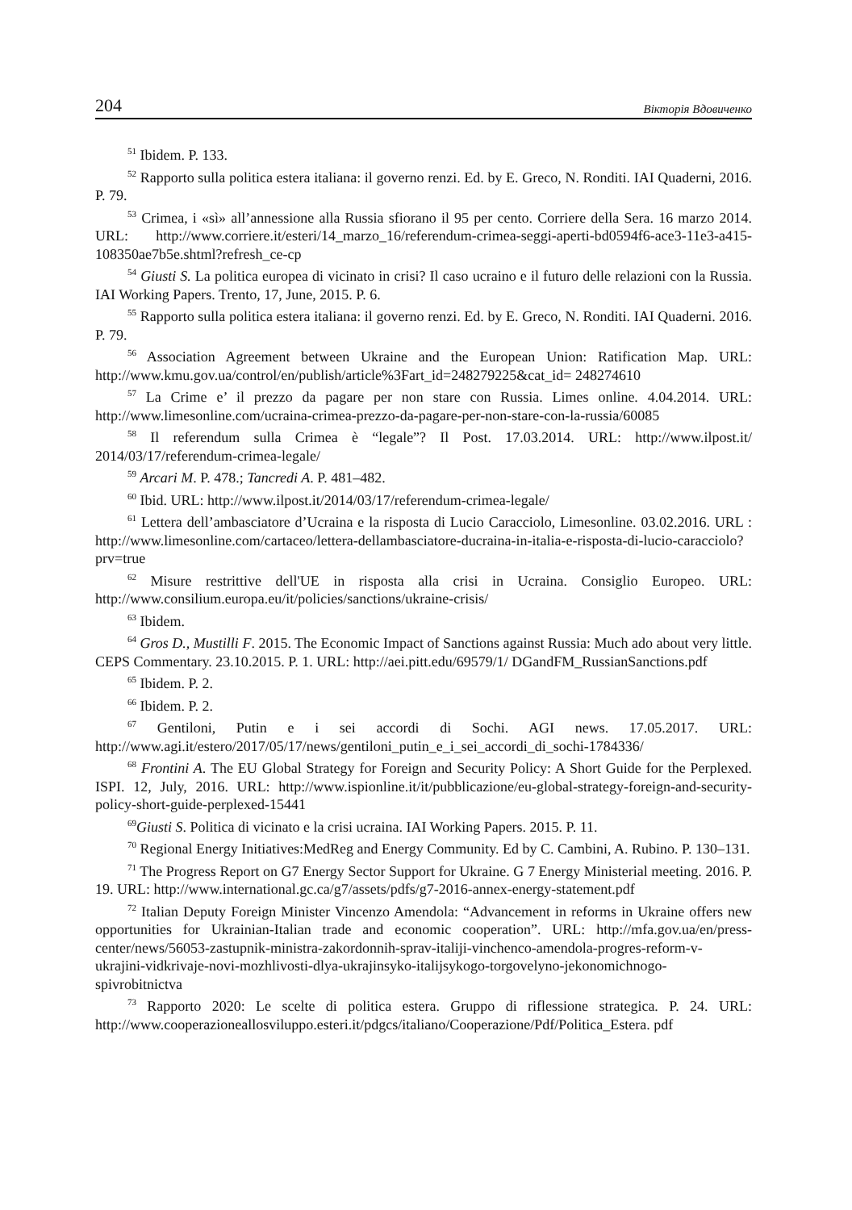204 Вікторія Вдовиченко
<sup>51</sup> Ibidem. P. 133.
<sup>52</sup> Rapporto sulla politica estera italiana: il governo renzi. Ed. by E. Greco, N. Ronditi. IAI Quaderni, 2016. P. 79.
<sup>53</sup> Crimea, i «sì» all’annessione alla Russia sfiorano il 95 per cento. Corriere della Sera. 16 marzo 2014. URL: http://www.corriere.it/esteri/14_marzo_16/referendum-crimea-seggi-aperti-bd0594f6-ace3-11e3-a415-108350ae7b5e.shtml?refresh_ce-cp
<sup>54</sup> Giusti S. La politica europea di vicinato in crisi? Il caso ucraino e il futuro delle relazioni con la Russia. IAI Working Papers. Trento, 17, June, 2015. P. 6.
<sup>55</sup> Rapporto sulla politica estera italiana: il governo renzi. Ed. by E. Greco, N. Ronditi. IAI Quaderni. 2016. P. 79.
<sup>56</sup> Association Agreement between Ukraine and the European Union: Ratification Map. URL: http://www.kmu.gov.ua/control/en/publish/article%3Fart_id=248279225&cat_id= 248274610
<sup>57</sup> La Crime e’ il prezzo da pagare per non stare con Russia. Limes online. 4.04.2014. URL: http://www.limesonline.com/ucraina-crimea-prezzo-da-pagare-per-non-stare-con-la-russia/60085
<sup>58</sup> Il referendum sulla Crimea è “legale”? Il Post. 17.03.2014. URL: http://www.ilpost.it/ 2014/03/17/referendum-crimea-legale/
<sup>59</sup> Arcari M. P. 478.; Tancredi A. P. 481–482.
<sup>60</sup> Ibid. URL: http://www.ilpost.it/2014/03/17/referendum-crimea-legale/
<sup>61</sup> Lettera dell’ambasciatore d’Ucraina e la risposta di Lucio Caracciolo, Limesonline. 03.02.2016. URL : http://www.limesonline.com/cartaceo/lettera-dellambasciatore-ducraina-in-italia-e-risposta-di-lucio-caracciolo?prv=true
<sup>62</sup> Misure restrittive dell'UE in risposta alla crisi in Ucraina. Consiglio Europeo. URL: http://www.consilium.europa.eu/it/policies/sanctions/ukraine-crisis/
<sup>63</sup> Ibidem.
<sup>64</sup> Gros D., Mustilli F. 2015. The Economic Impact of Sanctions against Russia: Much ado about very little. CEPS Commentary. 23.10.2015. P. 1. URL: http://aei.pitt.edu/69579/1/ DGandFM_RussianSanctions.pdf
<sup>65</sup> Ibidem. P. 2.
<sup>66</sup> Ibidem. P. 2.
<sup>67</sup> Gentiloni, Putin e i sei accordi di Sochi. AGI news. 17.05.2017. URL: http://www.agi.it/estero/2017/05/17/news/gentiloni_putin_e_i_sei_accordi_di_sochi-1784336/
<sup>68</sup> Frontini A. The EU Global Strategy for Foreign and Security Policy: A Short Guide for the Perplexed. ISPI. 12, July, 2016. URL: http://www.ispionline.it/it/pubblicazione/eu-global-strategy-foreign-and-security-policy-short-guide-perplexed-15441
<sup>69</sup> Giusti S. Politica di vicinato e la crisi ucraina. IAI Working Papers. 2015. P. 11.
<sup>70</sup> Regional Energy Initiatives:MedReg and Energy Community. Ed by C. Cambini, A. Rubino. P. 130–131.
<sup>71</sup> The Progress Report on G7 Energy Sector Support for Ukraine. G 7 Energy Ministerial meeting. 2016. P. 19. URL: http://www.international.gc.ca/g7/assets/pdfs/g7-2016-annex-energy-statement.pdf
<sup>72</sup> Italian Deputy Foreign Minister Vincenzo Amendola: “Advancement in reforms in Ukraine offers new opportunities for Ukrainian-Italian trade and economic cooperation”. URL: http://mfa.gov.ua/en/press-center/news/56053-zastupnik-ministra-zakordonnih-sprav-italiji-vinchenco-amendola-progres-reform-v-ukrajini-vidkrivaje-novi-mozhlivosti-dlya-ukrajinsyko-italijsykogo-torgovelyno-jekonomichnogo-spivrobitnictva
<sup>73</sup> Rapporto 2020: Le scelte di politica estera. Gruppo di riflessione strategica. P. 24. URL: http://www.cooperazioneallosviluppo.esteri.it/pdgcs/italiano/Cooperazione/Pdf/Politica_Estera. pdf